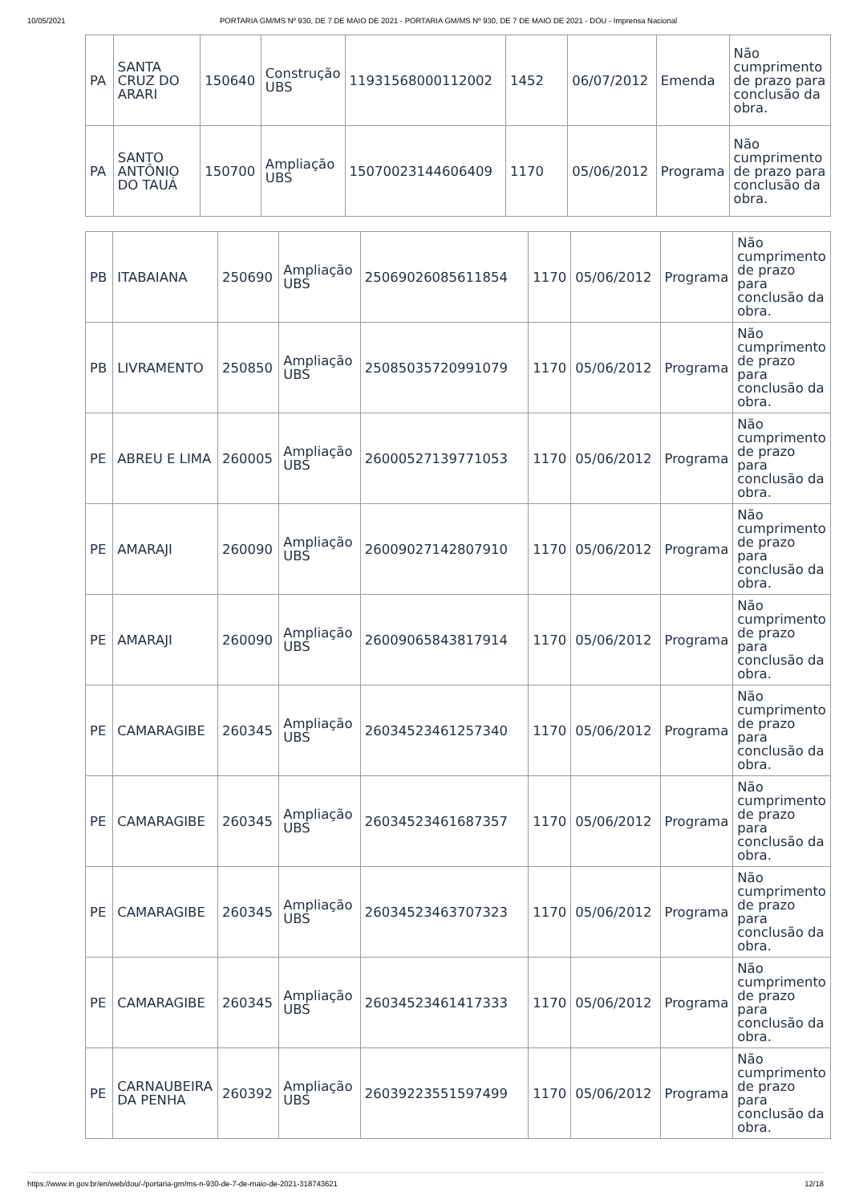10/05/2021 PORTARIA GM/MS Nº 930, DE 7 DE MAIO DE 2021 - PORTARIA GM/MS Nº 930, DE 7 DE MAIO DE 2021 - DOU - Imprensa Nacional
| PA | SANTA CRUZ DO ARARI | 150640 | Construção UBS | 11931568000112002 | 1452 | 06/07/2012 | Emenda | Não cumprimento de prazo para conclusão da obra. |
| PA | SANTO ANTÔNIO DO TAUÁ | 150700 | Ampliação UBS | 15070023144606409 | 1170 | 05/06/2012 | Programa | Não cumprimento de prazo para conclusão da obra. |
| PB | ITABAIANA | 250690 | Ampliação UBS | 25069026085611854 | 1170 | 05/06/2012 | Programa | Não cumprimento de prazo para conclusão da obra. |
| PB | LIVRAMENTO | 250850 | Ampliação UBS | 25085035720991079 | 1170 | 05/06/2012 | Programa | Não cumprimento de prazo para conclusão da obra. |
| PE | ABREU E LIMA | 260005 | Ampliação UBS | 26000527139771053 | 1170 | 05/06/2012 | Programa | Não cumprimento de prazo para conclusão da obra. |
| PE | AMARAJI | 260090 | Ampliação UBS | 26009027142807910 | 1170 | 05/06/2012 | Programa | Não cumprimento de prazo para conclusão da obra. |
| PE | AMARAJI | 260090 | Ampliação UBS | 26009065843817914 | 1170 | 05/06/2012 | Programa | Não cumprimento de prazo para conclusão da obra. |
| PE | CAMARAGIBE | 260345 | Ampliação UBS | 26034523461257340 | 1170 | 05/06/2012 | Programa | Não cumprimento de prazo para conclusão da obra. |
| PE | CAMARAGIBE | 260345 | Ampliação UBS | 26034523461687357 | 1170 | 05/06/2012 | Programa | Não cumprimento de prazo para conclusão da obra. |
| PE | CAMARAGIBE | 260345 | Ampliação UBS | 26034523463707323 | 1170 | 05/06/2012 | Programa | Não cumprimento de prazo para conclusão da obra. |
| PE | CAMARAGIBE | 260345 | Ampliação UBS | 26034523461417333 | 1170 | 05/06/2012 | Programa | Não cumprimento de prazo para conclusão da obra. |
| PE | CARNAUBEIRA DA PENHA | 260392 | Ampliação UBS | 26039223551597499 | 1170 | 05/06/2012 | Programa | Não cumprimento de prazo para conclusão da obra. |
https://www.in.gov.br/en/web/dou/-/portaria-gm/ms-n-930-de-7-de-maio-de-2021-318743621 12/18